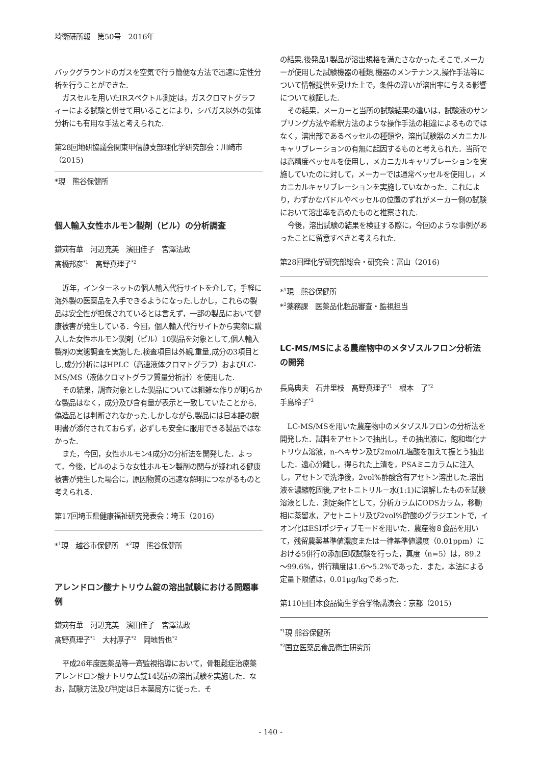埼衛研所報　第50号　2016年
バックグラウンドのガスを空気で行う簡便な方法で迅速に定性分析を行うことができた.
ガスセルを用いたIRスペクトル測定は，ガスクロマトグラフィーによる試験と併せて用いることにより，シバガス以外の気体分析にも有用な手法と考えられた.
第28回地研協議会関東甲信静支部理化学研究部会：川崎市（2015)
*現　熊谷保健所
個人輸入女性ホルモン製剤（ピル）の分析調査
鎌苅有華　河辺充美　濱田佳子　宮澤法政
髙橋邦彦<sup>*1</sup>　髙野真理子<sup>*2</sup>
近年，インターネットの個人輸入代行サイトを介して，手軽に海外製の医薬品を入手できるようになった.しかし，これらの製品は安全性が担保されているとは言えず，一部の製品において健康被害が発生している．今回，個人輸入代行サイトから実際に購入した女性ホルモン製剤（ピル）10製品を対象として,個人輸入製剤の実態調査を実施した.検査項目は外観,重量,成分の3項目とし,成分分析にはHPLC（高速液体クロマトグラフ）およびLC-MS/MS（液体クロマトグラフ質量分析計）を使用した.
その結果，調査対象とした製品については粗雑な作りが明らかな製品はなく，成分及び含有量が表示と一致していたことから,偽造品とは判断されなかった.しかしながら,製品には日本語の説明書が添付されておらず，必ずしも安全に服用できる製品ではなかった.
また，今回，女性ホルモン4成分の分析法を開発した．よって，今後，ピルのような女性ホルモン製剤の関与が疑われる健康被害が発生した場合に，原因物質の迅速な解明につながるものと考えられる.
第17回埼玉県健康福祉研究発表会：埼玉（2016)
*<sup>1</sup>現　越谷市保健所　*<sup>2</sup>現　熊谷保健所
アレンドロン酸ナトリウム錠の溶出試験における問題事例
鎌苅有華　河辺充美　濱田佳子　宮澤法政
髙野真理子<sup>*1</sup>　大村厚子<sup>*2</sup>　岡地哲也<sup>*2</sup>
平成26年度医薬品等一斉監視指導において，骨粗鬆症治療薬アレンドロン酸ナトリウム錠14製品の溶出試験を実施した．なお，試験方法及び判定は日本薬局方に従った．そ
の結果,後発品1製品が溶出規格を満たさなかった.そこで,メーカーが使用した試験機器の種類,機器のメンテナンス,操作手法等について情報提供を受けた上で，条件の違いが溶出率に与える影響について検証した.
その結果，メーカーと当所の試験結果の違いは，試験液のサンプリング方法や希釈方法のような操作手法の相違によるものではなく，溶出部であるベッセルの種類や，溶出試験器のメカニカルキャリブレーションの有無に起因するものと考えられた．当所では高精度ベッセルを使用し，メカニカルキャリブレーションを実施していたのに対して，メーカーでは通常ベッセルを使用し，メカニカルキャリブレーションを実施していなかった．これにより，わずかなパドルやベッセルの位置のずれがメーカー側の試験において溶出率を高めたものと推察された.
今後，溶出試験の結果を検証する際に，今回のような事例があったことに留意すべきと考えられた.
第28回理化学研究部総会・研究会：富山（2016)
*<sup>1</sup>現　熊谷保健所
*<sup>2</sup>薬務課　医薬品化粧品審査・監視担当
LC-MS/MSによる農産物中のメタゾスルフロン分析法の開発
長島典夫　石井里枝　髙野真理子<sup>*1</sup>　根本　了<sup>*2</sup>
手島玲子<sup>*2</sup>
LC-MS/MSを用いた農産物中のメタゾスルフロンの分析法を開発した．試料をアセトンで抽出し，その抽出液に，飽和塩化ナトリウム溶液，n-ヘキサン及び2mol/L塩酸を加えて振とう抽出した．遠心分離し，得られた上清を，PSAミニカラムに注入し，アセトンで洗浄後，2vol%酢酸含有アセトン溶出した.溶出液を濃縮乾固後,アセトニトリル－水(1:1)に溶解したものを試験溶液とした．測定条件として，分析カラムにODSカラム，移動相に蒸留水，アセトニトリ及び2vol%酢酸のグラジエントで，イオン化はESIポジティブモードを用いた．農産物８食品を用いて，残留農薬基準値濃度または一律基準値濃度（0.01ppm）における5併行の添加回収試験を行った，真度（n=5）は，89.2～99.6%，併行精度は1.6～5.2%であった．また，本法による定量下限値は，0.01μg/kgであった.
第110回日本食品衛生学会学術講演会：京都（2015)
<sup>*1</sup>現 熊谷保健所
<sup>*2</sup>国立医薬品食品衛生研究所
- 140 -